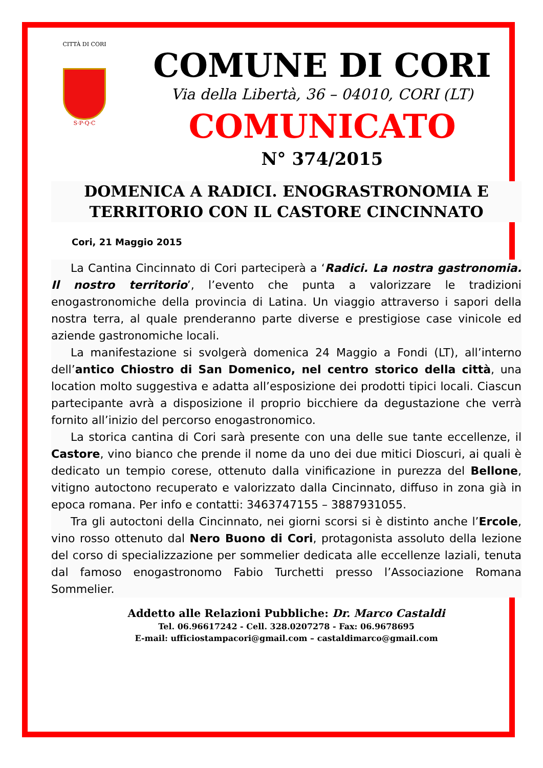CITTÀ DI CORI
S·P·Q·C
COMUNE DI CORI
Via della Libertà, 36 – 04010, CORI (LT)
COMUNICATO
N° 374/2015
DOMENICA A RADICI. ENOGRASTRONOMIA E TERRITORIO CON IL CASTORE CINCINNATO
Cori, 21 Maggio 2015
La Cantina Cincinnato di Cori parteciperà a ‘Radici. La nostra gastronomia. Il nostro territorio’, l’evento che punta a valorizzare le tradizioni enogastronomiche della provincia di Latina. Un viaggio attraverso i sapori della nostra terra, al quale prenderanno parte diverse e prestigiose case vinicole ed aziende gastronomiche locali.
La manifestazione si svolgerà domenica 24 Maggio a Fondi (LT), all’interno dell’antico Chiostro di San Domenico, nel centro storico della città, una location molto suggestiva e adatta all’esposizione dei prodotti tipici locali. Ciascun partecipante avrà a disposizione il proprio bicchiere da degustazione che verrà fornito all’inizio del percorso enogastronomico.
La storica cantina di Cori sarà presente con una delle sue tante eccellenze, il Castore, vino bianco che prende il nome da uno dei due mitici Dioscuri, ai quali è dedicato un tempio corese, ottenuto dalla vinificazione in purezza del Bellone, vitigno autoctono recuperato e valorizzato dalla Cincinnato, diffuso in zona già in epoca romana. Per info e contatti: 3463747155 – 3887931055.
Tra gli autoctoni della Cincinnato, nei giorni scorsi si è distinto anche l’Ercole, vino rosso ottenuto dal Nero Buono di Cori, protagonista assoluto della lezione del corso di specializzazione per sommelier dedicata alle eccellenze laziali, tenuta dal famoso enogastronomo Fabio Turchetti presso l’Associazione Romana Sommelier.
Addetto alle Relazioni Pubbliche: Dr. Marco Castaldi
Tel. 06.96617242 - Cell. 328.0207278 - Fax: 06.9678695
E-mail: ufficiostampacori@gmail.com – castaldimarco@gmail.com